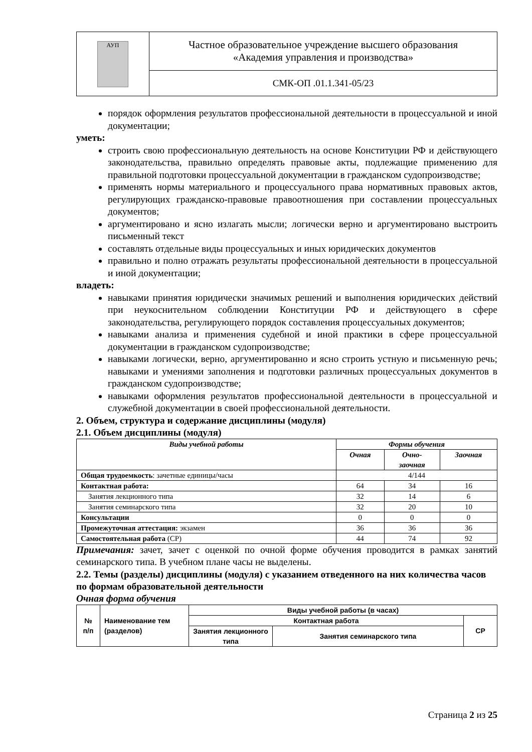| АУП | Частное образовательное учреждение высшего образования «Академия управления и производства» |
| | СМК-ОП .01.1.341-05/23 |
порядок оформления результатов профессиональной деятельности в процессуальной и иной документации;
уметь:
строить свою профессиональную деятельность на основе Конституции РФ и действующего законодательства, правильно определять правовые акты, подлежащие применению для правильной подготовки процессуальной документации в гражданском судопроизводстве;
применять нормы материального и процессуального права нормативных правовых актов, регулирующих гражданско-правовые правоотношения при составлении процессуальных документов;
аргументировано и ясно излагать мысли; логически верно и аргументировано выстроить письменный текст
составлять отдельные виды процессуальных и иных юридических документов
правильно и полно отражать результаты профессиональной деятельности в процессуальной и иной документации;
владеть:
навыками принятия юридически значимых решений и выполнения юридических действий при неукоснительном соблюдении Конституции РФ и действующего в сфере законодательства, регулирующего порядок составления процессуальных документов;
навыками анализа и применения судебной и иной практики в сфере процессуальной документации в гражданском судопроизводстве;
навыками логически, верно, аргументированно и ясно строить устную и письменную речь; навыками и умениями заполнения и подготовки различных процессуальных документов в гражданском судопроизводстве;
навыками оформления результатов профессиональной деятельности в процессуальной и служебной документации в своей профессиональной деятельности.
2. Объем, структура и содержание дисциплины (модуля)
2.1. Объем дисциплины (модуля)
| Виды учебной работы | Формы обучения | | |
| --- | --- | --- | --- |
| | Очная | Очно- заочная | Заочная |
| Общая трудоемкость : зачетные единицы/часы | 4/144 | | |
| Контактная работа: | 64 | 34 | 16 |
| Занятия лекционного типа | 32 | 14 | 6 |
| Занятия семинарского типа | 32 | 20 | 10 |
| Консультации | 0 | 0 | 0 |
| Промежуточная аттестация: экзамен | 36 | 36 | 36 |
| Самостоятельная работа (СР) | 44 | 74 | 92 |
Примечания: зачет, зачет с оценкой по очной форме обучения проводится в рамках занятий семинарского типа. В учебном плане часы не выделены.
2.2. Темы (разделы) дисциплины (модуля) с указанием отведенного на них количества часов по формам образовательной деятельности
Очная форма обучения
| № п/п | Наименование тем (разделов) | Виды учебной работы (в часах) | | |
| --- | --- | --- | --- | --- |
| | | Контактная работа | | СР |
| | | Занятия лекционного типа | Занятия семинарского типа | |
Страница 2 из 25